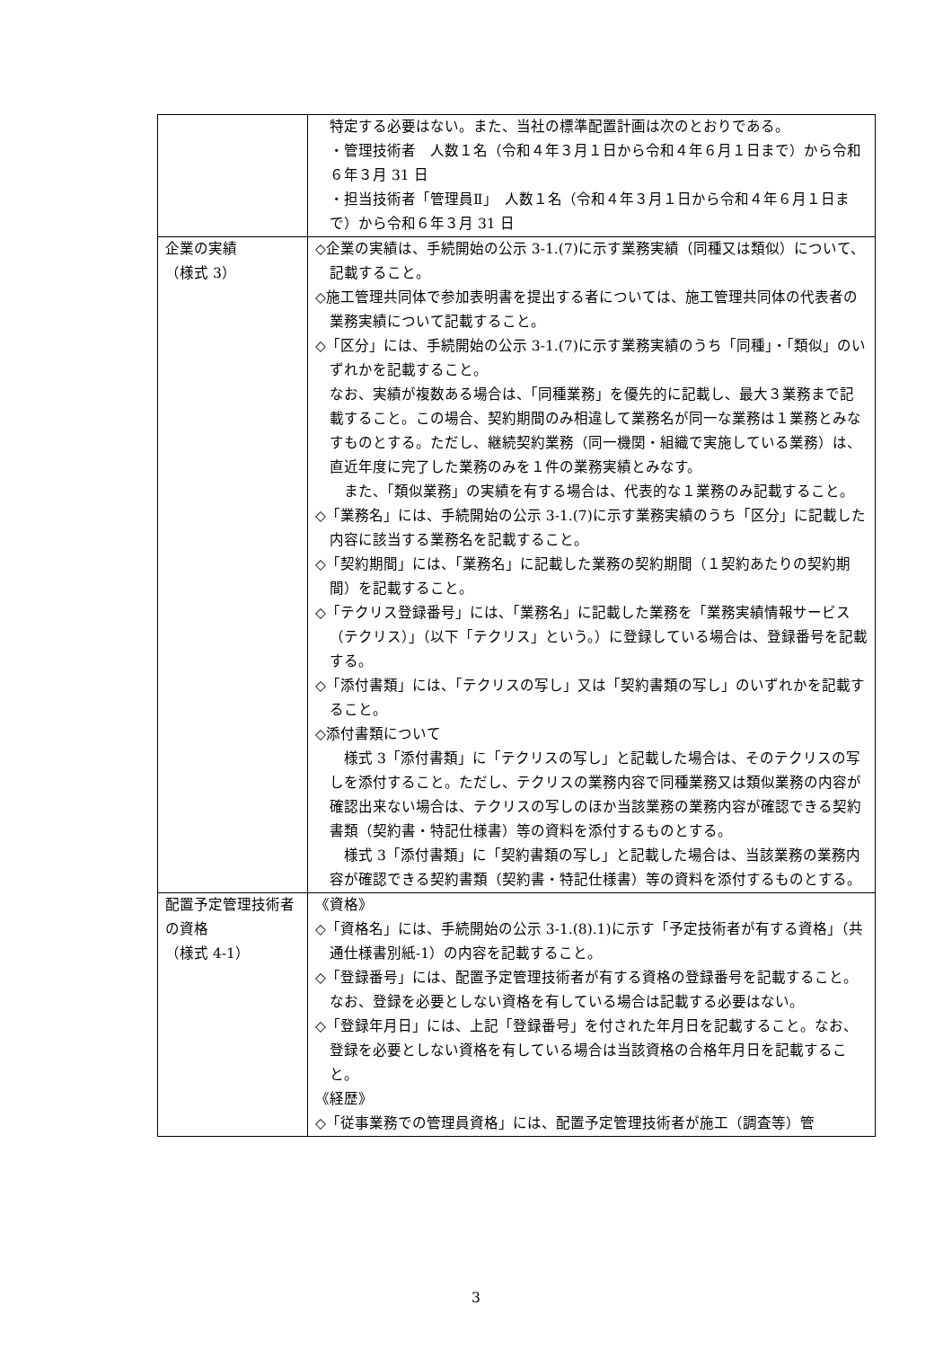| | 特定する必要はない。また、当社の標準配置計画は次のとおりである。 ・管理技術者 人数１名（令和４年３月１日から令和４年６月１日まで）から令和６年３月 31 日 ・担当技術者「管理員Ⅱ」 人数１名（令和４年３月１日から令和４年６月１日まで）から令和６年３月 31 日 |
| 企業の実績 （様式 3） | ◇企業の実績は、手続開始の公示 3-1.(7)に示す業務実績（同種又は類似）について、記載すること。 ◇施工管理共同体で参加表明書を提出する者については、施工管理共同体の代表者の業務実績について記載すること。 ◇「区分」には、手続開始の公示 3-1.(7)に示す業務実績のうち「同種」・「類似」のいずれかを記載すること。 なお、実績が複数ある場合は、「同種業務」を優先的に記載し、最大３業務まで記載すること。この場合、契約期間のみ相違して業務名が同一な業務は１業務とみなすものとする。ただし、継続契約業務（同一機関・組織で実施している業務）は、直近年度に完了した業務のみを１件の業務実績とみなす。 また、「類似業務」の実績を有する場合は、代表的な１業務のみ記載すること。 ◇「業務名」には、手続開始の公示 3-1.(7)に示す業務実績のうち「区分」に記載した内容に該当する業務名を記載すること。 ◇「契約期間」には、「業務名」に記載した業務の契約期間（１契約あたりの契約期間）を記載すること。 ◇「テクリス登録番号」には、「業務名」に記載した業務を「業務実績情報サービス（テクリス）」（以下「テクリス」という。）に登録している場合は、登録番号を記載する。 ◇「添付書類」には、「テクリスの写し」又は「契約書類の写し」のいずれかを記載すること。 ◇添付書類について 様式 3「添付書類」に「テクリスの写し」と記載した場合は、そのテクリスの写しを添付すること。ただし、テクリスの業務内容で同種業務又は類似業務の内容が確認出来ない場合は、テクリスの写しのほか当該業務の業務内容が確認できる契約書類（契約書・特記仕様書）等の資料を添付するものとする。 様式 3「添付書類」に「契約書類の写し」と記載した場合は、当該業務の業務内容が確認できる契約書類（契約書・特記仕様書）等の資料を添付するものとする。 |
| 配置予定管理技術者の資格 （様式 4-1） | 《資格》 ◇「資格名」には、手続開始の公示 3-1.(8).1)に示す「予定技術者が有する資格」（共通仕様書別紙-1）の内容を記載すること。 ◇「登録番号」には、配置予定管理技術者が有する資格の登録番号を記載すること。なお、登録を必要としない資格を有している場合は記載する必要はない。 ◇「登録年月日」には、上記「登録番号」を付された年月日を記載すること。なお、登録を必要としない資格を有している場合は当該資格の合格年月日を記載すること。 《経歴》 ◇「従事業務での管理員資格」には、配置予定管理技術者が施工（調査等）管 |
3